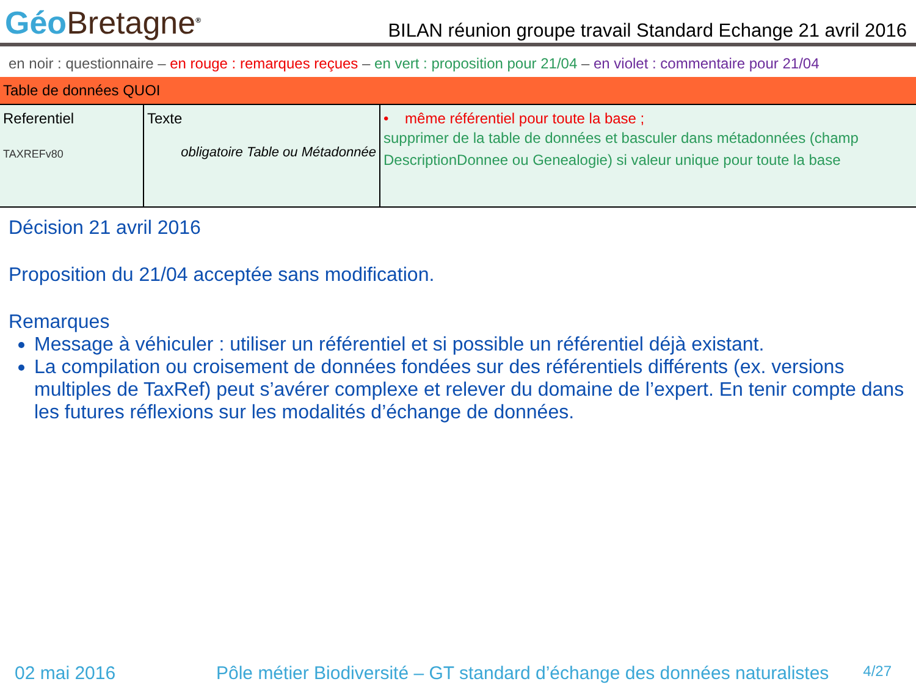Géo Bretagne<sup>®</sup>
BILAN réunion groupe travail Standard Echange 21 avril 2016
en noir : questionnaire – en rouge : remarques reçues – en vert : proposition pour 21/04 – en violet : commentaire pour 21/04
| Table de données QUOI | | |
| --- | --- | --- |
| Referentiel TAXREFv80 | Texte obligatoire Table ou Métadonnée | • même référentiel pour toute la base ; supprimer de la table de données et basculer dans métadonnées (champ DescriptionDonnee ou Genealogie) si valeur unique pour toute la base |
Décision 21 avril 2016
Proposition du 21/04 acceptée sans modification.
Remarques
Message à véhiculer : utiliser un référentiel et si possible un référentiel déjà existant.
La compilation ou croisement de données fondées sur des référentiels différents (ex. versions multiples de TaxRef) peut s’avérer complexe et relever du domaine de l’expert. En tenir compte dans les futures réflexions sur les modalités d’échange de données.
02 mai 2016 Pôle métier Biodiversité – GT standard d’échange des données naturalistes 4/27